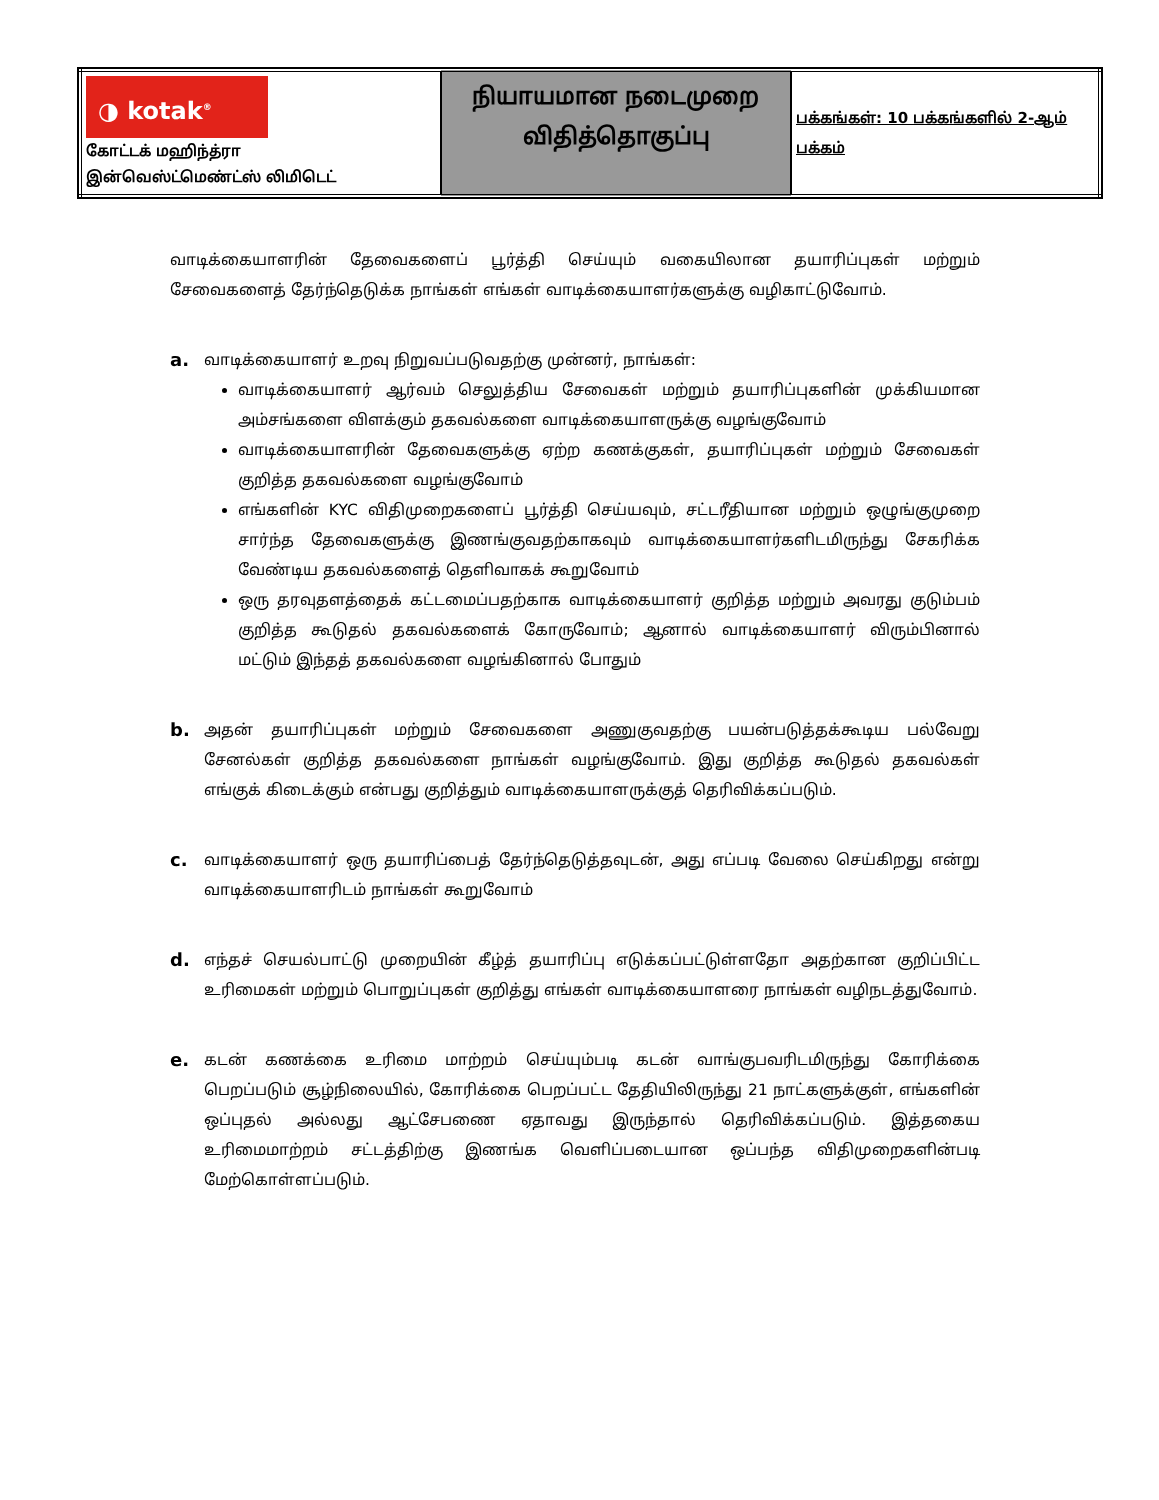| ◑ kotak<sup>®</sup> கோட்டக் மஹிந்த்ரா இன்வெஸ்ட்மெண்ட்ஸ் லிமிடெட் | நியாயமான நடைமுறை விதித்தொகுப்பு | பக்கங்கள்: 10 பக்கங்களில் 2-ஆம் பக்கம் |
வாடிக்கையாளரின் தேவைகளைப் பூர்த்தி செய்யும் வகையிலான தயாரிப்புகள் மற்றும் சேவைகளைத் தேர்ந்தெடுக்க நாங்கள் எங்கள் வாடிக்கையாளர்களுக்கு வழிகாட்டுவோம்.
a.
வாடிக்கையாளர் உறவு நிறுவப்படுவதற்கு முன்னர், நாங்கள்:
வாடிக்கையாளர் ஆர்வம் செலுத்திய சேவைகள் மற்றும் தயாரிப்புகளின் முக்கியமான அம்சங்களை விளக்கும் தகவல்களை வாடிக்கையாளருக்கு வழங்குவோம்
வாடிக்கையாளரின் தேவைகளுக்கு ஏற்ற கணக்குகள், தயாரிப்புகள் மற்றும் சேவைகள் குறித்த தகவல்களை வழங்குவோம்
எங்களின் KYC விதிமுறைகளைப் பூர்த்தி செய்யவும், சட்டரீதியான மற்றும் ஒழுங்குமுறை சார்ந்த தேவைகளுக்கு இணங்குவதற்காகவும் வாடிக்கையாளர்களிடமிருந்து சேகரிக்க வேண்டிய தகவல்களைத் தெளிவாகக் கூறுவோம்
ஒரு தரவுதளத்தைக் கட்டமைப்பதற்காக வாடிக்கையாளர் குறித்த மற்றும் அவரது குடும்பம் குறித்த கூடுதல் தகவல்களைக் கோருவோம்; ஆனால் வாடிக்கையாளர் விரும்பினால் மட்டும் இந்தத் தகவல்களை வழங்கினால் போதும்
b.
அதன் தயாரிப்புகள் மற்றும் சேவைகளை அணுகுவதற்கு பயன்படுத்தக்கூடிய பல்வேறு சேனல்கள் குறித்த தகவல்களை நாங்கள் வழங்குவோம். இது குறித்த கூடுதல் தகவல்கள் எங்குக் கிடைக்கும் என்பது குறித்தும் வாடிக்கையாளருக்குத் தெரிவிக்கப்படும்.
c.
வாடிக்கையாளர் ஒரு தயாரிப்பைத் தேர்ந்தெடுத்தவுடன், அது எப்படி வேலை செய்கிறது என்று வாடிக்கையாளரிடம் நாங்கள் கூறுவோம்
d.
எந்தச் செயல்பாட்டு முறையின் கீழ்த் தயாரிப்பு எடுக்கப்பட்டுள்ளதோ அதற்கான குறிப்பிட்ட உரிமைகள் மற்றும் பொறுப்புகள் குறித்து எங்கள் வாடிக்கையாளரை நாங்கள் வழிநடத்துவோம்.
e.
கடன் கணக்கை உரிமை மாற்றம் செய்யும்படி கடன் வாங்குபவரிடமிருந்து கோரிக்கை பெறப்படும் சூழ்நிலையில், கோரிக்கை பெறப்பட்ட தேதியிலிருந்து 21 நாட்களுக்குள், எங்களின் ஒப்புதல் அல்லது ஆட்சேபணை ஏதாவது இருந்தால் தெரிவிக்கப்படும். இத்தகைய உரிமைமாற்றம் சட்டத்திற்கு இணங்க வெளிப்படையான ஒப்பந்த விதிமுறைகளின்படி மேற்கொள்ளப்படும்.